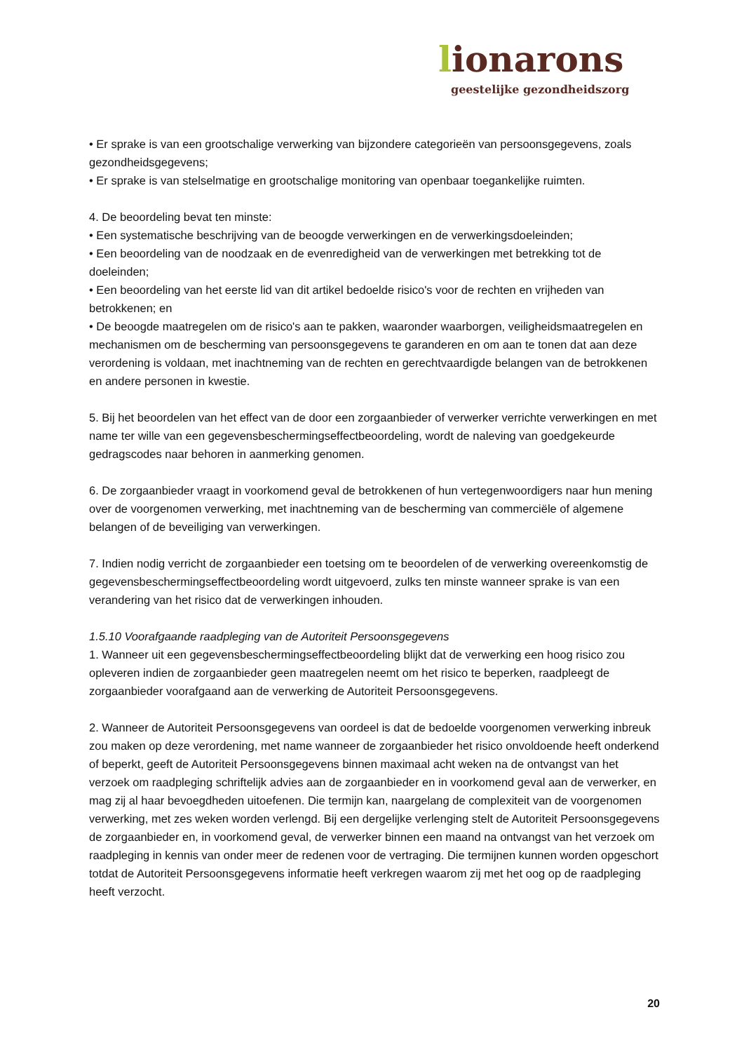lionarons
geestelijke gezondheidszorg
• Er sprake is van een grootschalige verwerking van bijzondere categorieën van persoonsgegevens, zoals gezondheidsgegevens;
• Er sprake is van stelselmatige en grootschalige monitoring van openbaar toegankelijke ruimten.
4. De beoordeling bevat ten minste:
• Een systematische beschrijving van de beoogde verwerkingen en de verwerkingsdoeleinden;
• Een beoordeling van de noodzaak en de evenredigheid van de verwerkingen met betrekking tot de doeleinden;
• Een beoordeling van het eerste lid van dit artikel bedoelde risico's voor de rechten en vrijheden van betrokkenen; en
• De beoogde maatregelen om de risico's aan te pakken, waaronder waarborgen, veiligheidsmaatregelen en mechanismen om de bescherming van persoonsgegevens te garanderen en om aan te tonen dat aan deze verordening is voldaan, met inachtneming van de rechten en gerechtvaardigde belangen van de betrokkenen en andere personen in kwestie.
5. Bij het beoordelen van het effect van de door een zorgaanbieder of verwerker verrichte verwerkingen en met name ter wille van een gegevensbeschermingseffectbeoordeling, wordt de naleving van goedgekeurde gedragscodes naar behoren in aanmerking genomen.
6. De zorgaanbieder vraagt in voorkomend geval de betrokkenen of hun vertegenwoordigers naar hun mening over de voorgenomen verwerking, met inachtneming van de bescherming van commerciële of algemene belangen of de beveiliging van verwerkingen.
7. Indien nodig verricht de zorgaanbieder een toetsing om te beoordelen of de verwerking overeenkomstig de gegevensbeschermingseffectbeoordeling wordt uitgevoerd, zulks ten minste wanneer sprake is van een verandering van het risico dat de verwerkingen inhouden.
1.5.10 Voorafgaande raadpleging van de Autoriteit Persoonsgegevens
1. Wanneer uit een gegevensbeschermingseffectbeoordeling blijkt dat de verwerking een hoog risico zou opleveren indien de zorgaanbieder geen maatregelen neemt om het risico te beperken, raadpleegt de zorgaanbieder voorafgaand aan de verwerking de Autoriteit Persoonsgegevens.
2. Wanneer de Autoriteit Persoonsgegevens van oordeel is dat de bedoelde voorgenomen verwerking inbreuk zou maken op deze verordening, met name wanneer de zorgaanbieder het risico onvoldoende heeft onderkend of beperkt, geeft de Autoriteit Persoonsgegevens binnen maximaal acht weken na de ontvangst van het verzoek om raadpleging schriftelijk advies aan de zorgaanbieder en in voorkomend geval aan de verwerker, en mag zij al haar bevoegdheden uitoefenen. Die termijn kan, naargelang de complexiteit van de voorgenomen verwerking, met zes weken worden verlengd. Bij een dergelijke verlenging stelt de Autoriteit Persoonsgegevens de zorgaanbieder en, in voorkomend geval, de verwerker binnen een maand na ontvangst van het verzoek om raadpleging in kennis van onder meer de redenen voor de vertraging. Die termijnen kunnen worden opgeschort totdat de Autoriteit Persoonsgegevens informatie heeft verkregen waarom zij met het oog op de raadpleging heeft verzocht.
20